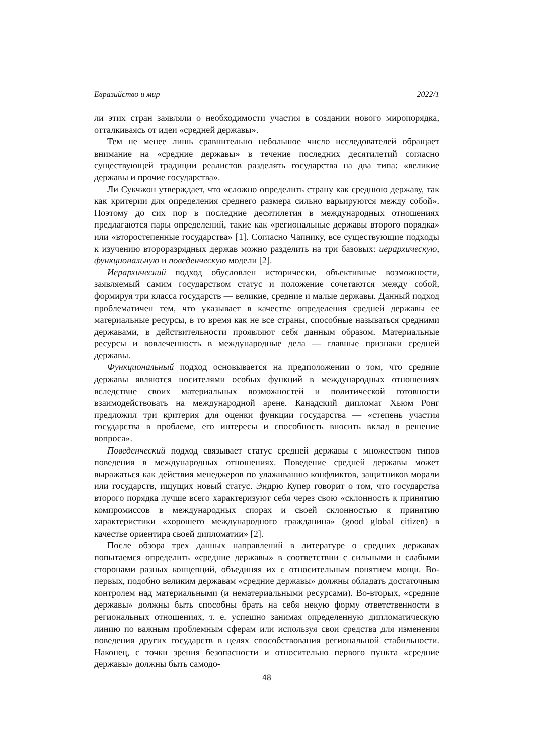Евразийство и мир 2022/1
ли этих стран заявляли о необходимости участия в создании нового миропорядка, отталкиваясь от идеи «средней державы».
Тем не менее лишь сравнительно небольшое число исследователей обращает внимание на «средние державы» в течение последних десятилетий согласно существующей традиции реалистов разделять государства на два типа: «великие державы и прочие государства».
Ли Сукчжон утверждает, что «сложно определить страну как среднюю державу, так как критерии для определения среднего размера сильно варьируются между собой». Поэтому до сих пор в последние десятилетия в международных отношениях предлагаются пары определений, такие как «региональные державы второго порядка» или «второстепенные государства» [1]. Согласно Чапнику, все существующие подходы к изучению второразрядных держав можно разделить на три базовых: иерархическую, функциональную и поведенческую модели [2].
Иерархический подход обусловлен исторически, объективные возможности, заявляемый самим государством статус и положение сочетаются между собой, формируя три класса государств — великие, средние и малые державы. Данный подход проблематичен тем, что указывает в качестве определения средней державы ее материальные ресурсы, в то время как не все страны, способные называться средними державами, в действительности проявляют себя данным образом. Материальные ресурсы и вовлеченность в международные дела — главные признаки средней державы.
Функциональный подход основывается на предположении о том, что средние державы являются носителями особых функций в международных отношениях вследствие своих материальных возможностей и политической готовности взаимодействовать на международной арене. Канадский дипломат Хьюм Ронг предложил три критерия для оценки функции государства — «степень участия государства в проблеме, его интересы и способность вносить вклад в решение вопроса».
Поведенческий подход связывает статус средней державы с множеством типов поведения в международных отношениях. Поведение средней державы может выражаться как действия менеджеров по улаживанию конфликтов, защитников морали или государств, ищущих новый статус. Эндрю Купер говорит о том, что государства второго порядка лучше всего характеризуют себя через свою «склонность к принятию компромиссов в международных спорах и своей склонностью к принятию характеристики «хорошего международного гражданина» (good global citizen) в качестве ориентира своей дипломатии» [2].
После обзора трех данных направлений в литературе о средних державах попытаемся определить «средние державы» в соответствии с сильными и слабыми сторонами разных концепций, объединяя их с относительным понятием мощи. Во-первых, подобно великим державам «средние державы» должны обладать достаточным контролем над материальными (и нематериальными ресурсами). Во-вторых, «средние державы» должны быть способны брать на себя некую форму ответственности в региональных отношениях, т. е. успешно занимая определенную дипломатическую линию по важным проблемным сферам или используя свои средства для изменения поведения других государств в целях способствования региональной стабильности. Наконец, с точки зрения безопасности и относительно первого пункта «средние державы» должны быть самодо-
48